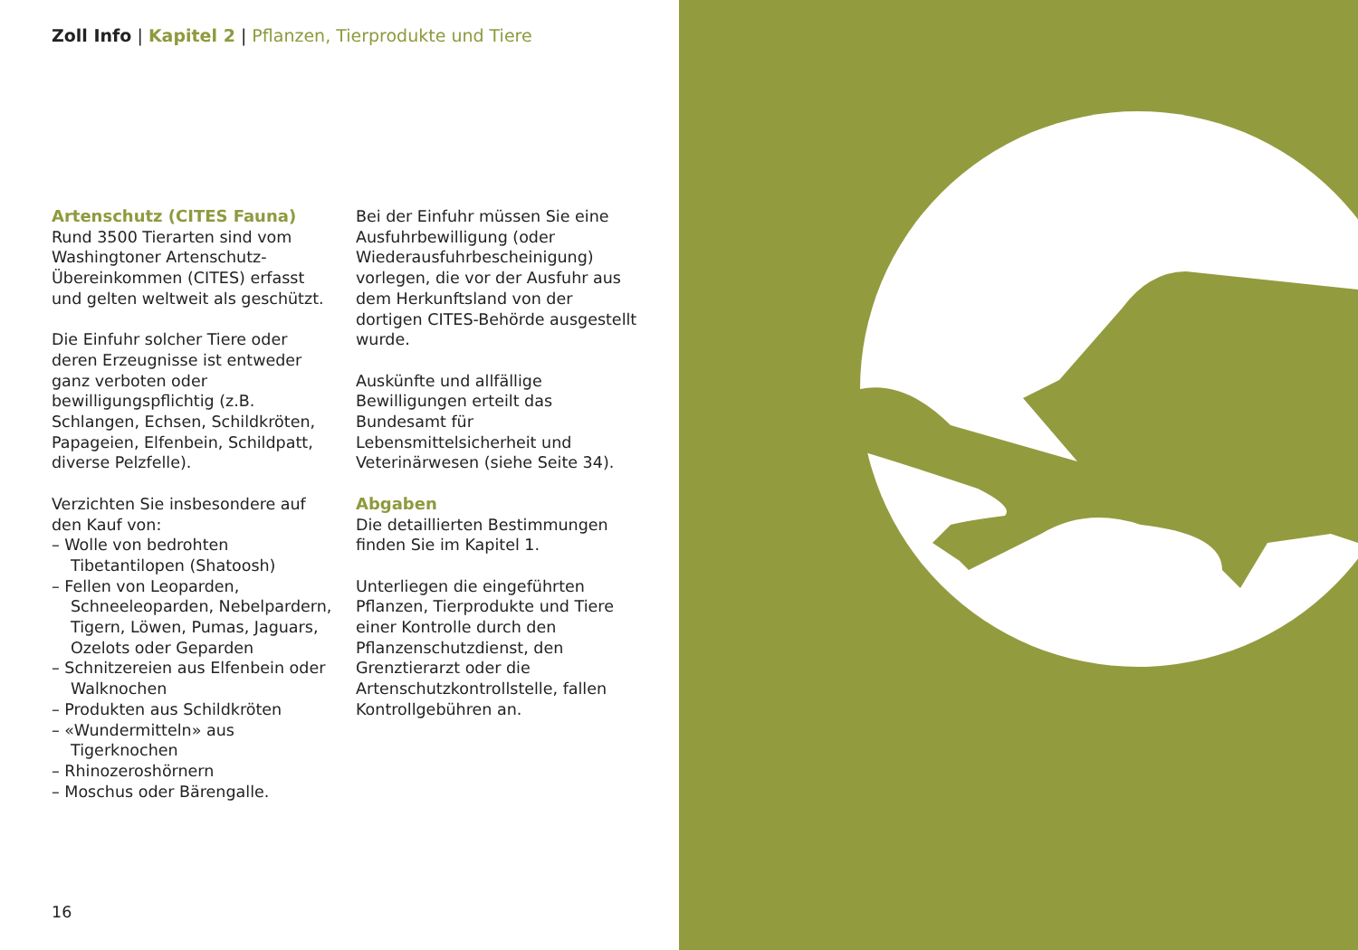Zoll Info | Kapitel 2 | Pflanzen, Tierprodukte und Tiere
Artenschutz (CITES Fauna)
Rund 3500 Tierarten sind vom Washingtoner Artenschutz-Übereinkommen (CITES) erfasst und gelten weltweit als geschützt.
Die Einfuhr solcher Tiere oder deren Erzeugnisse ist entweder ganz verboten oder bewilligungspflichtig (z.B. Schlangen, Echsen, Schildkröten, Papageien, Elfenbein, Schildpatt, diverse Pelzfelle).
Verzichten Sie insbesondere auf den Kauf von:
– Wolle von bedrohten Tibetantilopen (Shatoosh)
– Fellen von Leoparden, Schneeleoparden, Nebelpardern, Tigern, Löwen, Pumas, Jaguars, Ozelots oder Geparden
– Schnitzereien aus Elfenbein oder Walknochen
– Produkten aus Schildkröten
– «Wundermitteln» aus Tigerknochen
– Rhinozeroshörnern
– Moschus oder Bärengalle.
Bei der Einfuhr müssen Sie eine Ausfuhrbewilligung (oder Wiederausfuhrbescheinigung) vorlegen, die vor der Ausfuhr aus dem Herkunftsland von der dortigen CITES-Behörde ausgestellt wurde.
Auskünfte und allfällige Bewilligungen erteilt das Bundesamt für Lebensmittelsicherheit und Veterinärwesen (siehe Seite 34).
Abgaben
Die detaillierten Bestimmungen finden Sie im Kapitel 1.
Unterliegen die eingeführten Pflanzen, Tierprodukte und Tiere einer Kontrolle durch den Pflanzenschutzdienst, den Grenztierarzt oder die Artenschutzkontrollstelle, fallen Kontrollgebühren an.
16